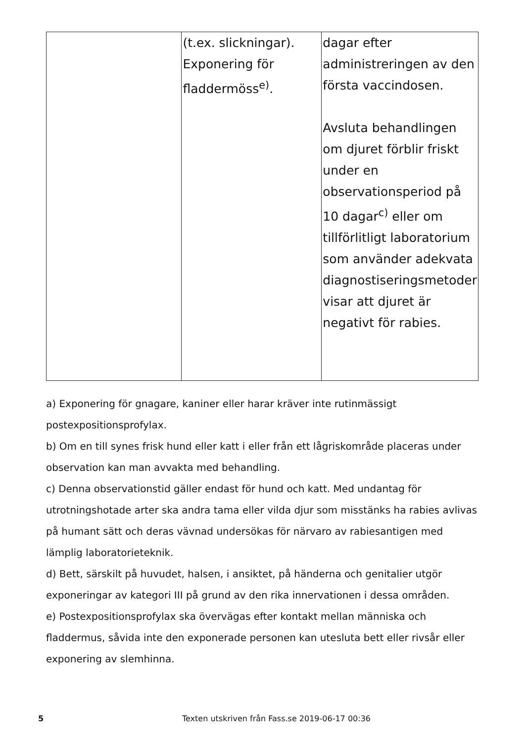| | (t.ex. slickningar). Exponering för fladdermöss<sup>e)</sup>. | dagar efter administreringen av den första vaccindosen. Avsluta behandlingen om djuret förblir friskt under en observationsperiod på 10 dagar<sup>c)</sup> eller om tillförlitligt laboratorium som använder adekvata diagnostiseringsmetoder visar att djuret är negativt för rabies. |
a) Exponering för gnagare, kaniner eller harar kräver inte rutinmässigt postexpositionsprofylax.
b) Om en till synes frisk hund eller katt i eller från ett lågriskområde placeras under observation kan man avvakta med behandling.
c) Denna observationstid gäller endast för hund och katt. Med undantag för utrotningshotade arter ska andra tama eller vilda djur som misstänks ha rabies avlivas på humant sätt och deras vävnad undersökas för närvaro av rabiesantigen med lämplig laboratorieteknik.
d) Bett, särskilt på huvudet, halsen, i ansiktet, på händerna och genitalier utgör exponeringar av kategori III på grund av den rika innervationen i dessa områden.
e) Postexpositionsprofylax ska övervägas efter kontakt mellan människa och fladdermus, såvida inte den exponerade personen kan utesluta bett eller rivsår eller exponering av slemhinna.
5 Texten utskriven från Fass.se 2019-06-17 00:36